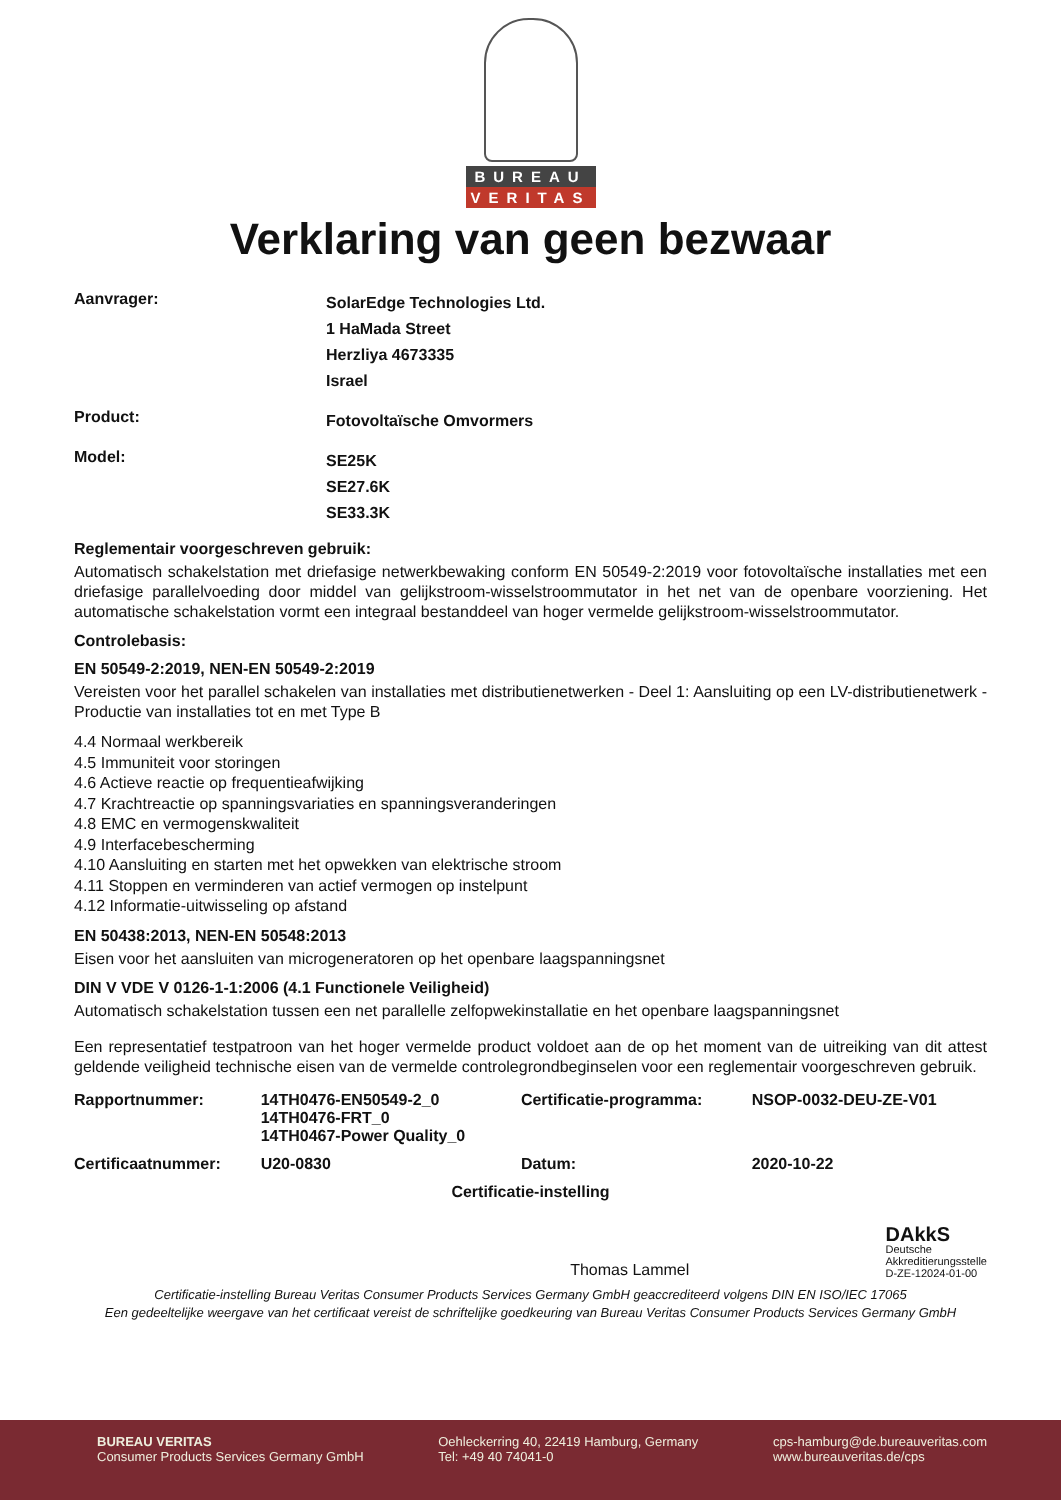BUREAU
VERITAS
Verklaring van geen bezwaar
Aanvrager:
SolarEdge Technologies Ltd.
1 HaMada Street
Herzliya 4673335
Israel
Product:
Fotovoltaïsche Omvormers
Model:
SE25K
SE27.6K
SE33.3K
Reglementair voorgeschreven gebruik:
Automatisch schakelstation met driefasige netwerkbewaking conform EN 50549-2:2019 voor fotovoltaïsche installaties met een driefasige parallelvoeding door middel van gelijkstroom-wisselstroommutator in het net van de openbare voorziening. Het automatische schakelstation vormt een integraal bestanddeel van hoger vermelde gelijkstroom-wisselstroommutator.
Controlebasis:
EN 50549-2:2019, NEN-EN 50549-2:2019
Vereisten voor het parallel schakelen van installaties met distributienetwerken - Deel 1: Aansluiting op een LV-distributienetwerk - Productie van installaties tot en met Type B
4.4 Normaal werkbereik
4.5 Immuniteit voor storingen
4.6 Actieve reactie op frequentieafwijking
4.7 Krachtreactie op spanningsvariaties en spanningsveranderingen
4.8 EMC en vermogenskwaliteit
4.9 Interfacebescherming
4.10 Aansluiting en starten met het opwekken van elektrische stroom
4.11 Stoppen en verminderen van actief vermogen op instelpunt
4.12 Informatie-uitwisseling op afstand
EN 50438:2013, NEN-EN 50548:2013
Eisen voor het aansluiten van microgeneratoren op het openbare laagspanningsnet
DIN V VDE V 0126-1-1:2006 (4.1 Functionele Veiligheid)
Automatisch schakelstation tussen een net parallelle zelfopwekinstallatie en het openbare laagspanningsnet
Een representatief testpatroon van het hoger vermelde product voldoet aan de op het moment van de uitreiking van dit attest geldende veiligheid technische eisen van de vermelde controlegrondbeginselen voor een reglementair voorgeschreven gebruik.
| Rapportnummer: | 14TH0476-EN50549-2_0 14TH0476-FRT_0 14TH0467-Power Quality_0 | Certificatie-programma: | NSOP-0032-DEU-ZE-V01 |
| Certificaatnummer: | U20-0830 | Datum: | 2020-10-22 |
Certificatie-instelling
Thomas Lammel
DAkkS
Deutsche
Akkreditierungsstelle
D-ZE-12024-01-00
Certificatie-instelling Bureau Veritas Consumer Products Services Germany GmbH geaccrediteerd volgens DIN EN ISO/IEC 17065
Een gedeeltelijke weergave van het certificaat vereist de schriftelijke goedkeuring van Bureau Veritas Consumer Products Services Germany GmbH
BUREAU VERITAS
Consumer Products Services Germany GmbH
Oehleckerring 40, 22419 Hamburg, Germany
Tel: +49 40 74041-0
cps-hamburg@de.bureauveritas.com
www.bureauveritas.de/cps